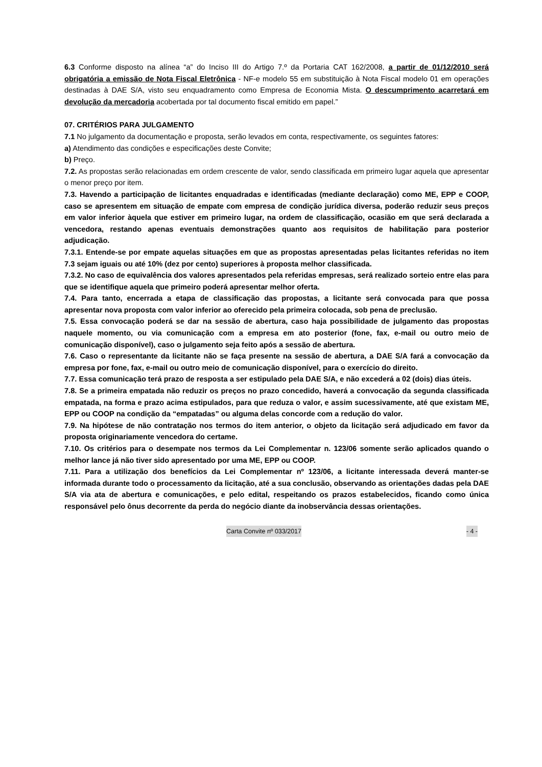6.3 Conforme disposto na alínea “a” do Inciso III do Artigo 7.º da Portaria CAT 162/2008, a partir de 01/12/2010 será obrigatória a emissão de Nota Fiscal Eletrônica - NF-e modelo 55 em substituição à Nota Fiscal modelo 01 em operações destinadas à DAE S/A, visto seu enquadramento como Empresa de Economia Mista. O descumprimento acarretará em devolução da mercadoria acobertada por tal documento fiscal emitido em papel.”
07. CRITÉRIOS PARA JULGAMENTO
7.1 No julgamento da documentação e proposta, serão levados em conta, respectivamente, os seguintes fatores:
a) Atendimento das condições e especificações deste Convite;
b) Preço.
7.2. As propostas serão relacionadas em ordem crescente de valor, sendo classificada em primeiro lugar aquela que apresentar o menor preço por item.
7.3. Havendo a participação de licitantes enquadradas e identificadas (mediante declaração) como ME, EPP e COOP, caso se apresentem em situação de empate com empresa de condição jurídica diversa, poderão reduzir seus preços em valor inferior àquela que estiver em primeiro lugar, na ordem de classificação, ocasião em que será declarada a vencedora, restando apenas eventuais demonstrações quanto aos requisitos de habilitação para posterior adjudicação.
7.3.1. Entende-se por empate aquelas situações em que as propostas apresentadas pelas licitantes referidas no item 7.3 sejam iguais ou até 10% (dez por cento) superiores à proposta melhor classificada.
7.3.2. No caso de equivalência dos valores apresentados pela referidas empresas, será realizado sorteio entre elas para que se identifique aquela que primeiro poderá apresentar melhor oferta.
7.4. Para tanto, encerrada a etapa de classificação das propostas, a licitante será convocada para que possa apresentar nova proposta com valor inferior ao oferecido pela primeira colocada, sob pena de preclusão.
7.5. Essa convocação poderá se dar na sessão de abertura, caso haja possibilidade de julgamento das propostas naquele momento, ou via comunicação com a empresa em ato posterior (fone, fax, e-mail ou outro meio de comunicação disponível), caso o julgamento seja feito após a sessão de abertura.
7.6. Caso o representante da licitante não se faça presente na sessão de abertura, a DAE S/A fará a convocação da empresa por fone, fax, e-mail ou outro meio de comunicação disponível, para o exercício do direito.
7.7. Essa comunicação terá prazo de resposta a ser estipulado pela DAE S/A, e não excederá a 02 (dois) dias úteis.
7.8. Se a primeira empatada não reduzir os preços no prazo concedido, haverá a convocação da segunda classificada empatada, na forma e prazo acima estipulados, para que reduza o valor, e assim sucessivamente, até que existam ME, EPP ou COOP na condição da “empatadas” ou alguma delas concorde com a redução do valor.
7.9. Na hipótese de não contratação nos termos do item anterior, o objeto da licitação será adjudicado em favor da proposta originariamente vencedora do certame.
7.10. Os critérios para o desempate nos termos da Lei Complementar n. 123/06 somente serão aplicados quando o melhor lance já não tiver sido apresentado por uma ME, EPP ou COOP.
7.11. Para a utilização dos benefícios da Lei Complementar nº 123/06, a licitante interessada deverá manter-se informada durante todo o processamento da licitação, até a sua conclusão, observando as orientações dadas pela DAE S/A via ata de abertura e comunicações, e pelo edital, respeitando os prazos estabelecidos, ficando como única responsável pelo ônus decorrente da perda do negócio diante da inobservância dessas orientações.
Carta Convite nº 033/2017 - 4 -